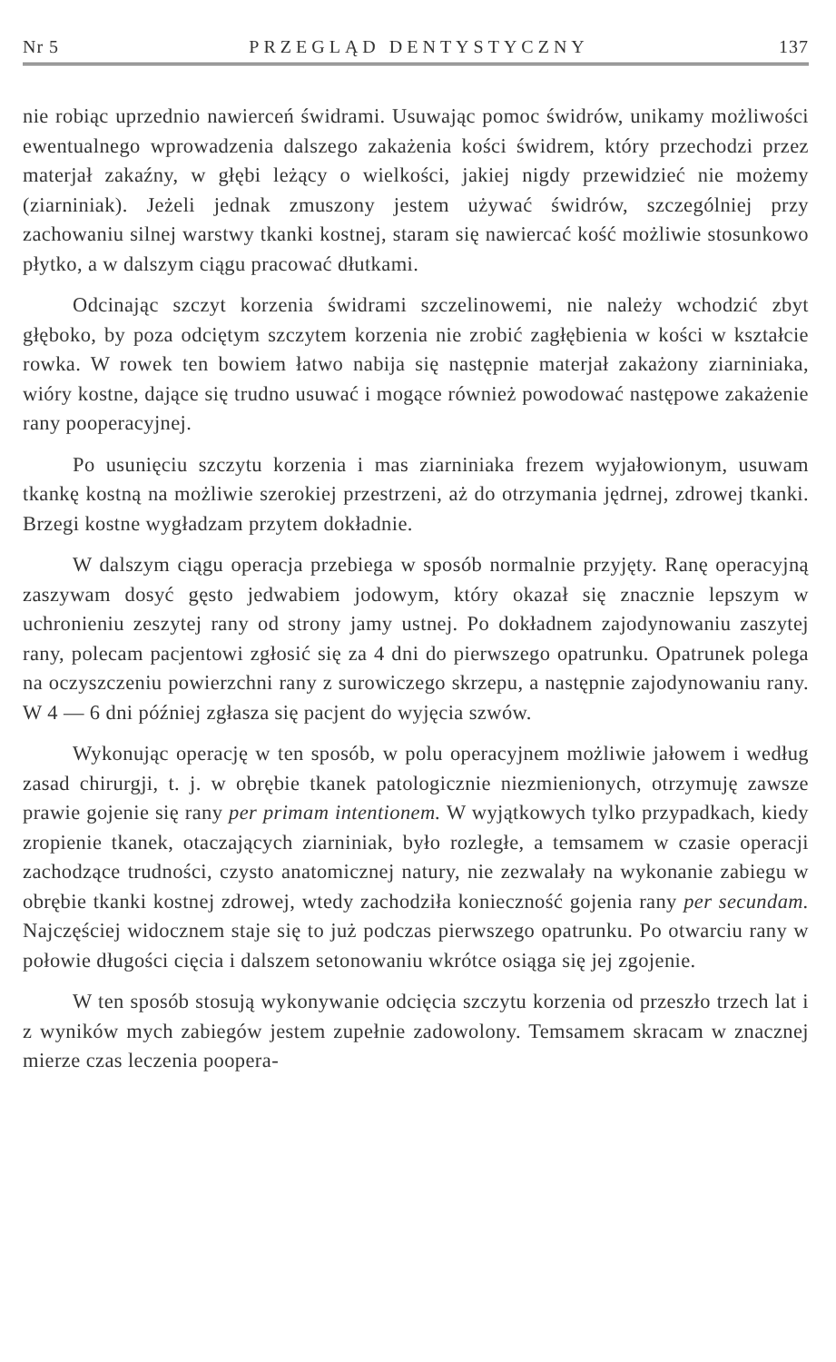Nr 5 PRZEGLĄD DENTYSTYCZNY 137
nie robiąc uprzednio nawierceń świdrami. Usuwając pomoc świdrów, unikamy możliwości ewentualnego wprowadzenia dalszego zakażenia kości świdrem, który przechodzi przez materjał zakaźny, w głębi leżący o wielkości, jakiej nigdy przewidzieć nie możemy (ziarniniak). Jeżeli jednak zmuszony jestem używać świdrów, szczególniej przy zachowaniu silnej warstwy tkanki kostnej, staram się nawiercać kość możliwie stosunkowo płytko, a w dalszym ciągu pracować dłutkami.
Odcinając szczyt korzenia świdrami szczelinowemi, nie należy wchodzić zbyt głęboko, by poza odciętym szczytem korzenia nie zrobić zagłębienia w kości w kształcie rowka. W rowek ten bowiem łatwo nabija się następnie materjał zakażony ziarniniaka, wióry kostne, dające się trudno usuwać i mogące również powodować następowe zakażenie rany pooperacyjnej.
Po usunięciu szczytu korzenia i mas ziarniniaka frezem wyjałowionym, usuwam tkankę kostną na możliwie szerokiej przestrzeni, aż do otrzymania jędrnej, zdrowej tkanki. Brzegi kostne wygładzam przytem dokładnie.
W dalszym ciągu operacja przebiega w sposób normalnie przyjęty. Ranę operacyjną zaszywam dosyć gęsto jedwabiem jodowym, który okazał się znacznie lepszym w uchronieniu zeszytej rany od strony jamy ustnej. Po dokładnem zajodynowaniu zaszytej rany, polecam pacjentowi zgłosić się za 4 dni do pierwszego opatrunku. Opatrunek polega na oczyszczeniu powierzchni rany z surowiczego skrzepu, a następnie zajodynowaniu rany. W 4 — 6 dni później zgłasza się pacjent do wyjęcia szwów.
Wykonując operację w ten sposób, w polu operacyjnem możliwie jałowem i według zasad chirurgji, t. j. w obrębie tkanek patologicznie niezmienionych, otrzymuję zawsze prawie gojenie się rany per primam intentionem. W wyjątkowych tylko przypadkach, kiedy zropienie tkanek, otaczających ziarniniak, było rozległe, a temsamem w czasie operacji zachodzące trudności, czysto anatomicznej natury, nie zezwalały na wykonanie zabiegu w obrębie tkanki kostnej zdrowej, wtedy zachodziła konieczność gojenia rany per secundam. Najczęściej widocznem staje się to już podczas pierwszego opatrunku. Po otwarciu rany w połowie długości cięcia i dalszem setonowaniu wkrótce osiąga się jej zgojenie.
W ten sposób stosują wykonywanie odcięcia szczytu korzenia od przeszło trzech lat i z wyników mych zabiegów jestem zupełnie zadowolony. Temsamem skracam w znacznej mierze czas leczenia poopera-